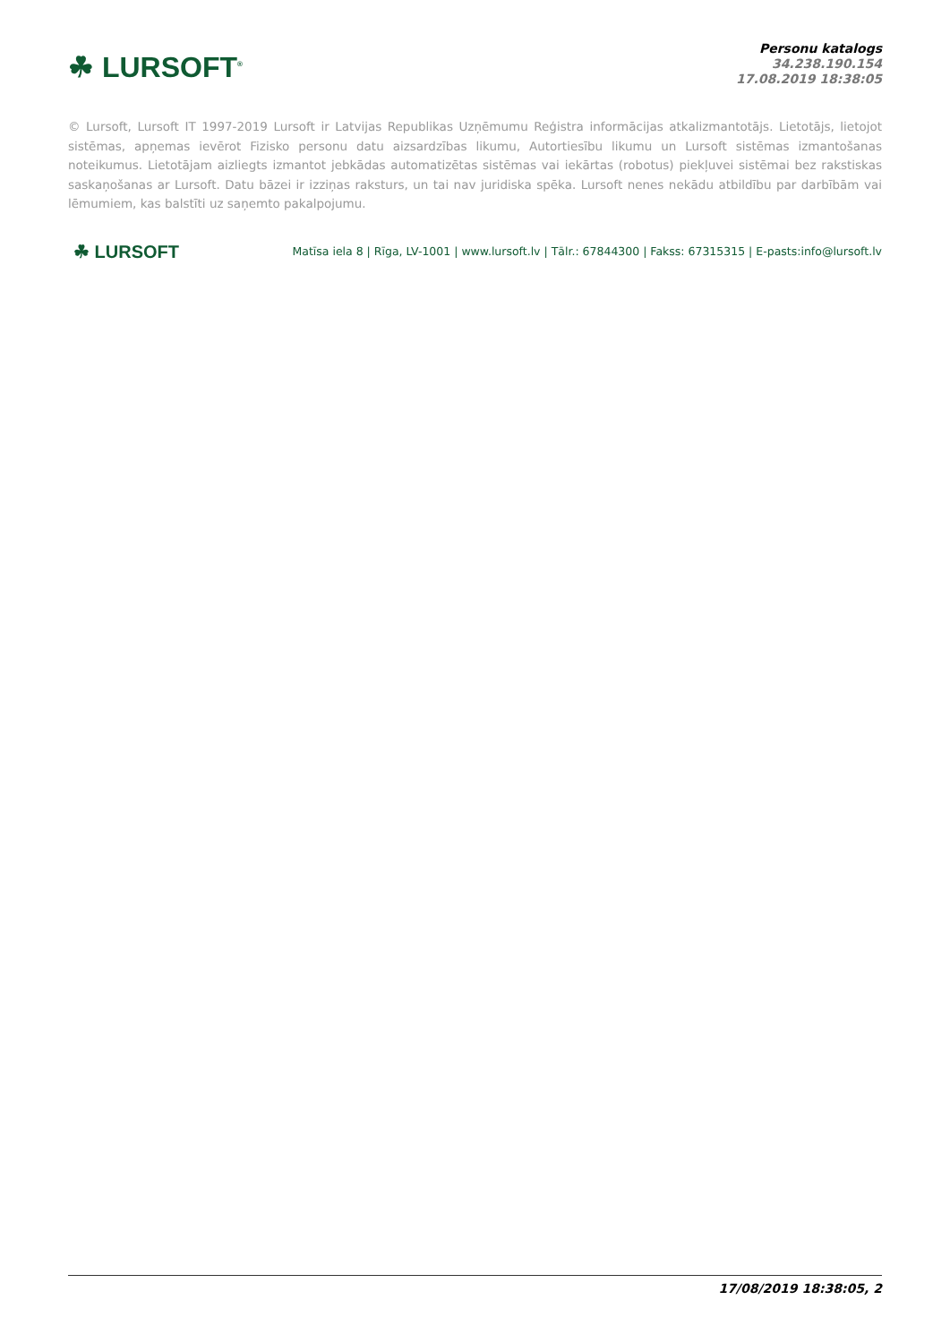☘ LURSOFT<sup>®</sup>
Personu katalogs
34.238.190.154
17.08.2019 18:38:05
© Lursoft, Lursoft IT 1997-2019 Lursoft ir Latvijas Republikas Uzņēmumu Reģistra informācijas atkalizmantotājs. Lietotājs, lietojot sistēmas, apņemas ievērot Fizisko personu datu aizsardzības likumu, Autortiesību likumu un Lursoft sistēmas izmantošanas noteikumus. Lietotājam aizliegts izmantot jebkādas automatizētas sistēmas vai iekārtas (robotus) piekļuvei sistēmai bez rakstiskas saskaņošanas ar Lursoft. Datu bāzei ir izziņas raksturs, un tai nav juridiska spēka. Lursoft nenes nekādu atbildību par darbībām vai lēmumiem, kas balstīti uz saņemto pakalpojumu.
☘ LURSOFT
Matīsa iela 8 | Rīga, LV-1001 | www.lursoft.lv | Tālr.: 67844300 | Fakss: 67315315 | E-pasts:info@lursoft.lv
17/08/2019 18:38:05, 2